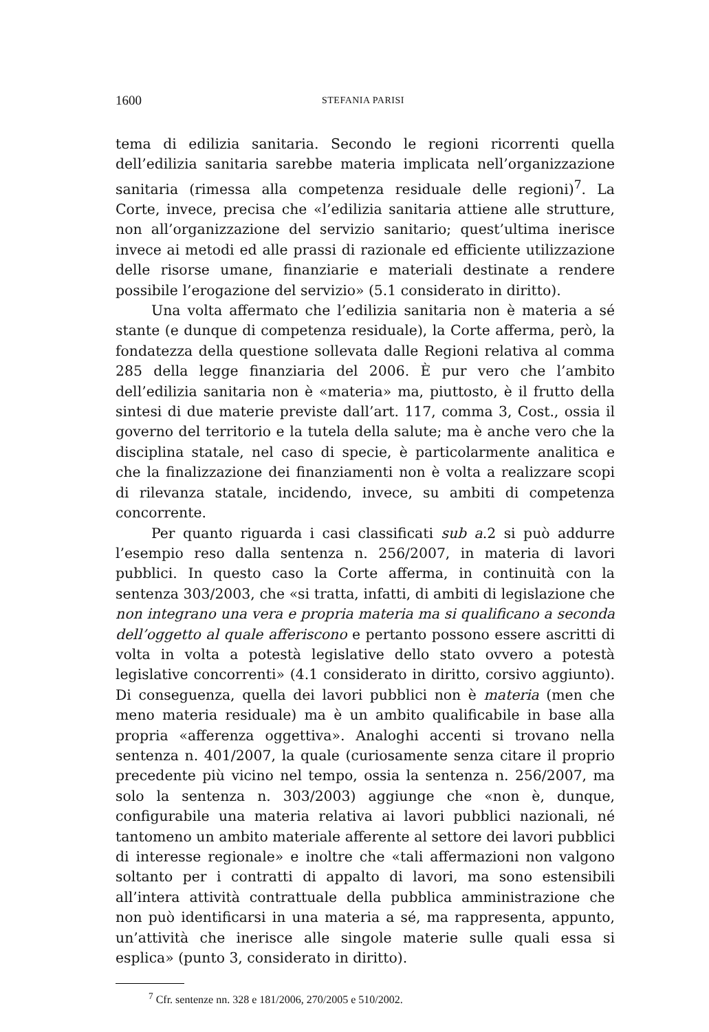1600 STEFANIA PARISI
tema di edilizia sanitaria. Secondo le regioni ricorrenti quella dell’edilizia sanitaria sarebbe materia implicata nell’organizzazione sanitaria (rimessa alla competenza residuale delle regioni)<sup>7</sup>. La Corte, invece, precisa che «l’edilizia sanitaria attiene alle strutture, non all’organizzazione del servizio sanitario; quest’ultima inerisce invece ai metodi ed alle prassi di razionale ed efficiente utilizzazione delle risorse umane, finanziarie e materiali destinate a rendere possibile l’erogazione del servizio» (5.1 considerato in diritto).
Una volta affermato che l’edilizia sanitaria non è materia a sé stante (e dunque di competenza residuale), la Corte afferma, però, la fondatezza della questione sollevata dalle Regioni relativa al comma 285 della legge finanziaria del 2006. È pur vero che l’ambito dell’edilizia sanitaria non è «materia» ma, piuttosto, è il frutto della sintesi di due materie previste dall’art. 117, comma 3, Cost., ossia il governo del territorio e la tutela della salute; ma è anche vero che la disciplina statale, nel caso di specie, è particolarmente analitica e che la finalizzazione dei finanziamenti non è volta a realizzare scopi di rilevanza statale, incidendo, invece, su ambiti di competenza concorrente.
Per quanto riguarda i casi classificati sub a.2 si può addurre l’esempio reso dalla sentenza n. 256/2007, in materia di lavori pubblici. In questo caso la Corte afferma, in continuità con la sentenza 303/2003, che «si tratta, infatti, di ambiti di legislazione che non integrano una vera e propria materia ma si qualificano a seconda dell’oggetto al quale afferiscono e pertanto possono essere ascritti di volta in volta a potestà legislative dello stato ovvero a potestà legislative concorrenti» (4.1 considerato in diritto, corsivo aggiunto). Di conseguenza, quella dei lavori pubblici non è materia (men che meno materia residuale) ma è un ambito qualificabile in base alla propria «afferenza oggettiva». Analoghi accenti si trovano nella sentenza n. 401/2007, la quale (curiosamente senza citare il proprio precedente più vicino nel tempo, ossia la sentenza n. 256/2007, ma solo la sentenza n. 303/2003) aggiunge che «non è, dunque, configurabile una materia relativa ai lavori pubblici nazionali, né tantomeno un ambito materiale afferente al settore dei lavori pubblici di interesse regionale» e inoltre che «tali affermazioni non valgono soltanto per i contratti di appalto di lavori, ma sono estensibili all’intera attività contrattuale della pubblica amministrazione che non può identificarsi in una materia a sé, ma rappresenta, appunto, un’attività che inerisce alle singole materie sulle quali essa si esplica» (punto 3, considerato in diritto).
<sup>7</sup> Cfr. sentenze nn. 328 e 181/2006, 270/2005 e 510/2002.